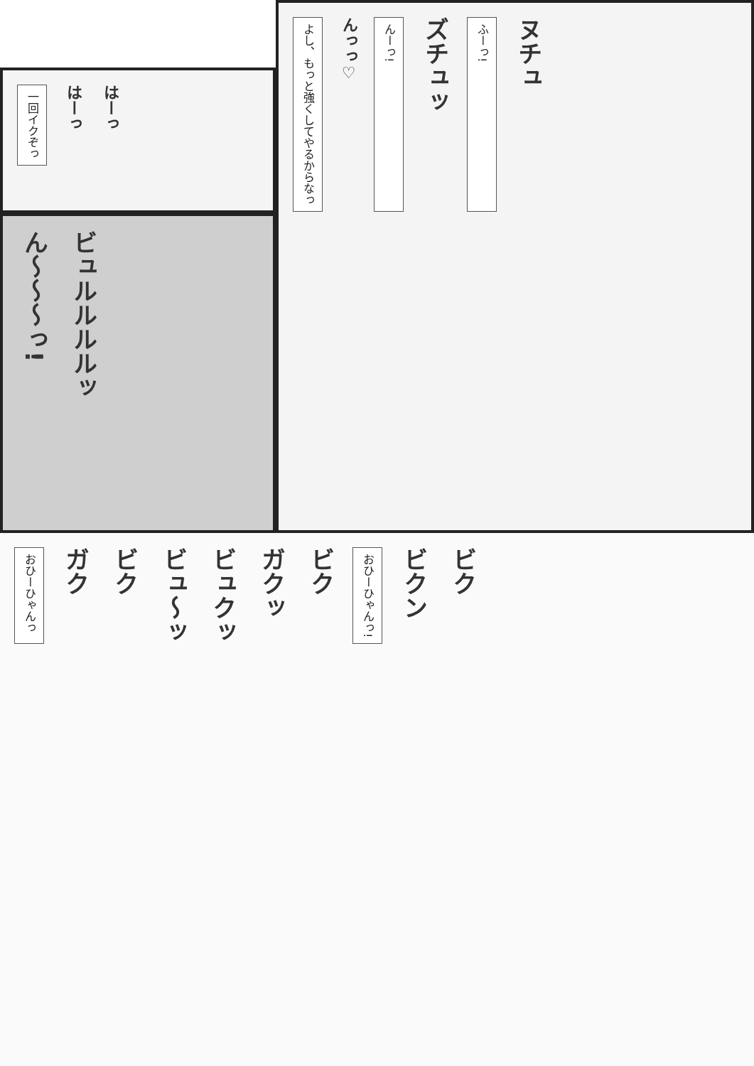一回イクぞっ
はーっ
はーっ
ん〜〜〜っ!
ビュルルルルッ
よし、もっと強くしてやるからなっ
んっっ♡
んーっ!
ズチュッ
ふーっ!
ヌチュ
おひーひゃんっ
ガク
ビク
ビュ〜ッ
ビュクッ
ガクッ
ビク
おひーひゃんっ!
ビクン
ビク